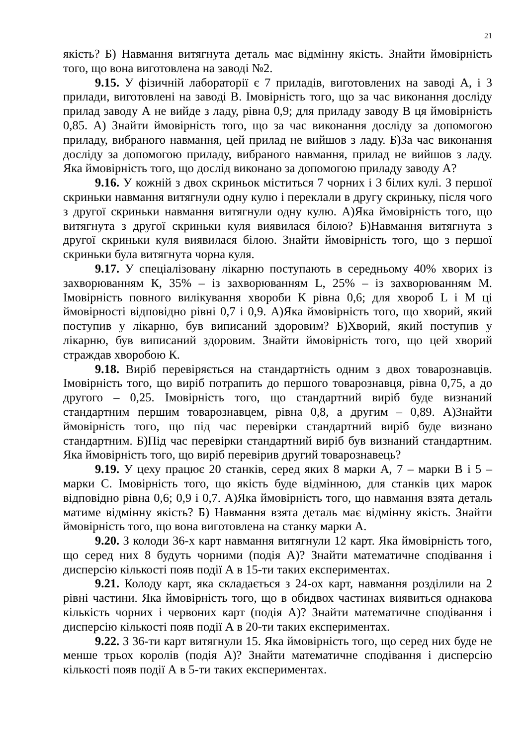21
якість? Б) Навмання витягнута деталь має відмінну якість. Знайти ймовірність того, що вона виготовлена на заводі №2.
9.15. У фізичній лабораторії є 7 приладів, виготовлених на заводі А, і 3 прилади, виготовлені на заводі В. Імовірність того, що за час виконання досліду прилад заводу А не вийде з ладу, рівна 0,9; для приладу заводу В ця ймовірність 0,85. А) Знайти ймовірність того, що за час виконання досліду за допомогою приладу, вибраного навмання, цей прилад не вийшов з ладу. Б)За час виконання досліду за допомогою приладу, вибраного навмання, прилад не вийшов з ладу. Яка ймовірність того, що дослід виконано за допомогою приладу заводу А?
9.16. У кожній з двох скриньок міститься 7 чорних і 3 білих кулі. З першої скриньки навмання витягнули одну кулю і переклали в другу скриньку, після чого з другої скриньки навмання витягнули одну кулю. А)Яка ймовірність того, що витягнута з другої скриньки куля виявилася білою? Б)Навмання витягнута з другої скриньки куля виявилася білою. Знайти ймовірність того, що з першої скриньки була витягнута чорна куля.
9.17. У спеціалізовану лікарню поступають в середньому 40% хворих із захворюванням К, 35% – із захворюванням L, 25% – із захворюванням М. Імовірність повного вилікування хвороби К рівна 0,6; для хвороб L і М ці ймовірності відповідно рівні 0,7 і 0,9. А)Яка ймовірність того, що хворий, який поступив у лікарню, був виписаний здоровим? Б)Хворий, який поступив у лікарню, був виписаний здоровим. Знайти ймовірність того, що цей хворий страждав хворобою К.
9.18. Виріб перевіряється на стандартність одним з двох товарознавців. Імовірність того, що виріб потрапить до першого товарознавця, рівна 0,75, а до другого – 0,25. Імовірність того, що стандартний виріб буде визнаний стандартним першим товарознавцем, рівна 0,8, а другим – 0,89. А)Знайти ймовірність того, що під час перевірки стандартний виріб буде визнано стандартним. Б)Під час перевірки стандартний виріб був визнаний стандартним. Яка ймовірність того, що виріб перевірив другий товарознавець?
9.19. У цеху працює 20 станків, серед яких 8 марки А, 7 – марки В і 5 – марки С. Імовірність того, що якість буде відмінною, для станків цих марок відповідно рівна 0,6; 0,9 і 0,7. А)Яка ймовірність того, що навмання взята деталь матиме відмінну якість? Б) Навмання взята деталь має відмінну якість. Знайти ймовірність того, що вона виготовлена на станку марки А.
9.20. З колоди 36-х карт навмання витягнули 12 карт. Яка ймовірність того, що серед них 8 будуть чорними (подія А)? Знайти математичне сподівання і дисперсію кількості появ події А в 15-ти таких експериментах.
9.21. Колоду карт, яка складається з 24-ох карт, навмання розділили на 2 рівні частини. Яка ймовірність того, що в обидвох частинах виявиться однакова кількість чорних і червоних карт (подія А)? Знайти математичне сподівання і дисперсію кількості появ події А в 20-ти таких експериментах.
9.22. З 36-ти карт витягнули 15. Яка ймовірність того, що серед них буде не менше трьох королів (подія А)? Знайти математичне сподівання і дисперсію кількості появ події А в 5-ти таких експериментах.